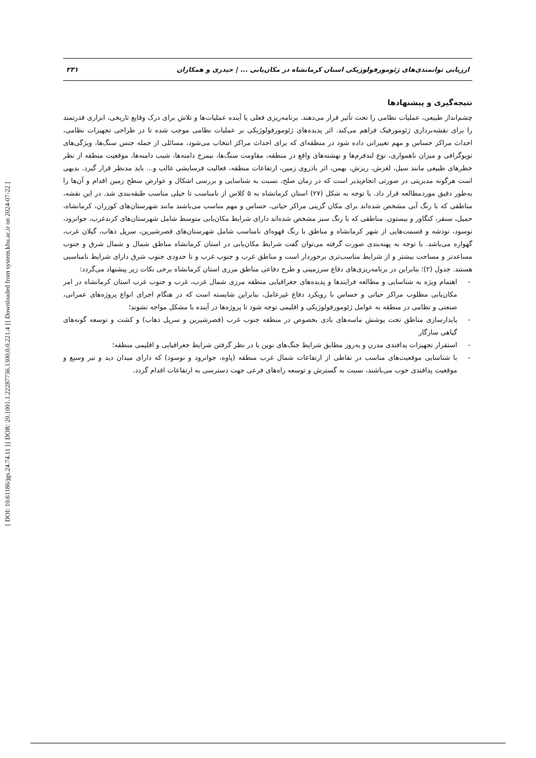[ Downloaded from system.khu.ac.ir on 2024-07-22 ]
[ DOR: 20.1001.1.22287736.1300.0.0.221.4 ]
[ DOI: 10.61186/jgs.24.74.11 ]
ارزیابی توانمندی‌های ژئومورفولوژیکی استان کرمانشاه در مکان‌یابی ... | حیدری و همکاران ۲۳۱
نتیجه‌گیری و پیشنهادها
چشم‌انداز طبیعی، عملیات نظامی را تحت تأثیر قرار می‌دهند. برنامه‌ریزی فعلی یا آینده عملیات‌ها و تلاش برای درک وقایع تاریخی، ابزاری قدرتمند را برای نقشه‌برداری ژئومورفیک فراهم می‌کند. اثر پدیده‌های ژئومورفولوژیکی بر عملیات نظامی موجب شده تا در طراحی تجهیزات نظامی، احداث مراکز حساس و مهم تغییراتی داده شود در منطقه‌ای که برای احداث مراکز انتخاب می‌شود، مسائلی از جمله جنس سنگ‌ها، ویژگی‌های توپوگرافی و میزان ناهمواری، نوع لندفرم‌ها و نهشته‌های واقع در منطقه، مقاومت سنگ‌ها، نیمرخ دامنه‌ها، شیب دامنه‌ها، موقعیت منطقه از نظر خطرهای طبیعی مانند سیل، لغزش، ریزش، بهمن، اثر بادروی زمین، ارتفاعات منطقه، فعالیت فرسایشی غالب و... باید مدنظر قرار گیرد. بدیهی است هرگونه مدیریتی در صورتی انجام‌پذیر است که در زمان صلح، نسبت به شناسایی و بررسی اشکال و عوارض سطح زمین اقدام و آن‌ها را به‌طور دقیق موردمطالعه قرار داد. با توجه به شکل (۲۷) استان کرمانشاه به ۵ کلاس از نامناسب تا خیلی مناسب طبقه‌بندی شد. در این نقشه، مناطقی که با رنگ آبی مشخص شده‌اند برای مکان گزینی مراکز حیاتی، حساس و مهم مناسب می‌باشند مانند شهرستان‌های کوزران، کرمانشاه، حمیل، سنقر، کنگاور و بیستون. مناطقی که با رنگ سبز مشخص شده‌اند دارای شرایط مکان‌یابی متوسط شامل شهرستان‌های کرندغرب، جوانرود، نوسود، نودشه و قسمت‌هایی از شهر کرمانشاه و مناطق با رنگ قهوه‌ای نامناسب شامل شهرستان‌های قصرشیرین، سرپل ذهاب، گیلان غرب، گهواره می‌باشد. با توجه به پهنه‌بندی صورت گرفته می‌توان گفت شرایط مکان‌یابی در استان کرمانشاه مناطق شمال و شمال شرق و جنوب مساعدتر و مساحت بیشتر و از شرایط مناسب‌تری برخوردار است و مناطق غرب و جنوب غرب و تا حدودی جنوب شرق دارای شرایط نامناسبی هستند. جدول (۲)؛ بنابراین در برنامه‌ریزی‌های دفاع سرزمینی و طرح دفاعی مناطق مرزی استان کرمانشاه برخی نکات زیر پیشنهاد می‌گردد:
- اهتمام ویژه به شناسایی و مطالعه فرایندها و پدیده‌های جغرافیایی منطقه مرزی شمال غرب، غرب و جنوب غرب استان کرمانشاه در امر مکان‌یابی مطلوب مراکز حیاتی و حساس با رویکرد دفاع غیرعامل، بنابراین شایسته است که در هنگام اجرای انواع پروژه‌های عمرانی، صنعتی و نظامی در منطقه به عوامل ژئومورفولوژیکی و اقلیمی توجه شود تا پروژه‌ها در آینده با مشکل مواجه نشوند؛
- پایدارسازی مناطق تحت پوشش ماسه‌های بادی بخصوص در منطقه جنوب غرب (قصرشیرین و سرپل ذهاب) و کشت و توسعه گونه‌های گیاهی سازگار
- استقرار تجهیزات پدافندی مدرن و به‌روز مطابق شرایط جنگ‌های نوین با در نظر گرفتن شرایط جغرافیایی و اقلیمی منطقه؛
- با شناسایی موقعیت‌های مناسب در نقاطی از ارتفاعات شمال غرب منطقه (پاوه، جوانرود و نوسود) که دارای میدان دید و تیر وسیع و موقعیت پدافندی خوب می‌باشند، نسبت به گسترش و توسعه راه‌های فرعی جهت دسترسی به ارتفاعات اقدام گردد.